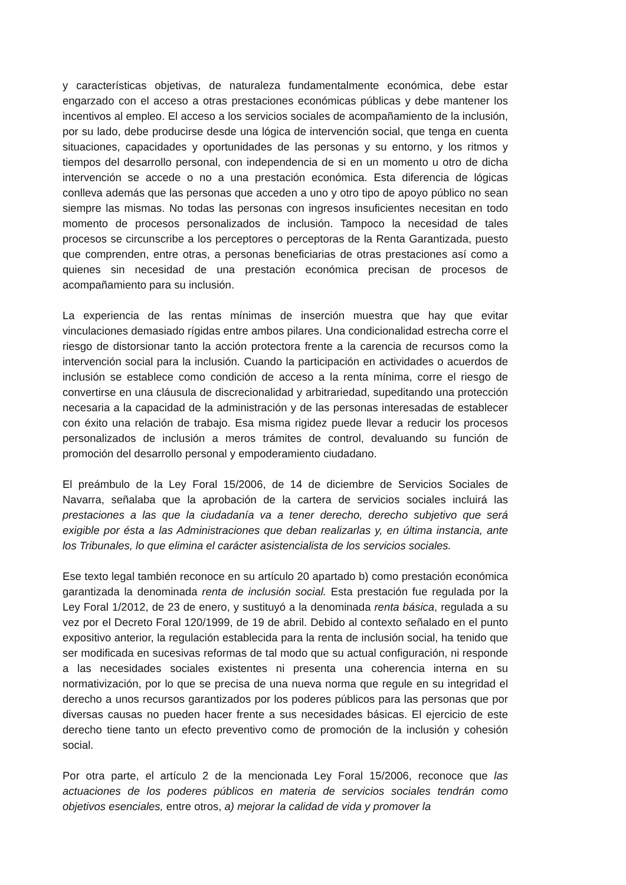y características objetivas, de naturaleza fundamentalmente económica, debe estar engarzado con el acceso a otras prestaciones económicas públicas y debe mantener los incentivos al empleo. El acceso a los servicios sociales de acompañamiento de la inclusión, por su lado, debe producirse desde una lógica de intervención social, que tenga en cuenta situaciones, capacidades y oportunidades de las personas y su entorno, y los ritmos y tiempos del desarrollo personal, con independencia de si en un momento u otro de dicha intervención se accede o no a una prestación económica. Esta diferencia de lógicas conlleva además que las personas que acceden a uno y otro tipo de apoyo público no sean siempre las mismas. No todas las personas con ingresos insuficientes necesitan en todo momento de procesos personalizados de inclusión. Tampoco la necesidad de tales procesos se circunscribe a los perceptores o perceptoras de la Renta Garantizada, puesto que comprenden, entre otras, a personas beneficiarias de otras prestaciones así como a quienes sin necesidad de una prestación económica precisan de procesos de acompañamiento para su inclusión.
La experiencia de las rentas mínimas de inserción muestra que hay que evitar vinculaciones demasiado rígidas entre ambos pilares. Una condicionalidad estrecha corre el riesgo de distorsionar tanto la acción protectora frente a la carencia de recursos como la intervención social para la inclusión. Cuando la participación en actividades o acuerdos de inclusión se establece como condición de acceso a la renta mínima, corre el riesgo de convertirse en una cláusula de discrecionalidad y arbitrariedad, supeditando una protección necesaria a la capacidad de la administración y de las personas interesadas de establecer con éxito una relación de trabajo. Esa misma rigidez puede llevar a reducir los procesos personalizados de inclusión a meros trámites de control, devaluando su función de promoción del desarrollo personal y empoderamiento ciudadano.
El preámbulo de la Ley Foral 15/2006, de 14 de diciembre de Servicios Sociales de Navarra, señalaba que la aprobación de la cartera de servicios sociales incluirá las prestaciones a las que la ciudadanía va a tener derecho, derecho subjetivo que será exigible por ésta a las Administraciones que deban realizarlas y, en última instancia, ante los Tribunales, lo que elimina el carácter asistencialista de los servicios sociales.
Ese texto legal también reconoce en su artículo 20 apartado b) como prestación económica garantizada la denominada renta de inclusión social. Esta prestación fue regulada por la Ley Foral 1/2012, de 23 de enero, y sustituyó a la denominada renta básica, regulada a su vez por el Decreto Foral 120/1999, de 19 de abril. Debido al contexto señalado en el punto expositivo anterior, la regulación establecida para la renta de inclusión social, ha tenido que ser modificada en sucesivas reformas de tal modo que su actual configuración, ni responde a las necesidades sociales existentes ni presenta una coherencia interna en su normativización, por lo que se precisa de una nueva norma que regule en su integridad el derecho a unos recursos garantizados por los poderes públicos para las personas que por diversas causas no pueden hacer frente a sus necesidades básicas. El ejercicio de este derecho tiene tanto un efecto preventivo como de promoción de la inclusión y cohesión social.
Por otra parte, el artículo 2 de la mencionada Ley Foral 15/2006, reconoce que las actuaciones de los poderes públicos en materia de servicios sociales tendrán como objetivos esenciales, entre otros, a) mejorar la calidad de vida y promover la